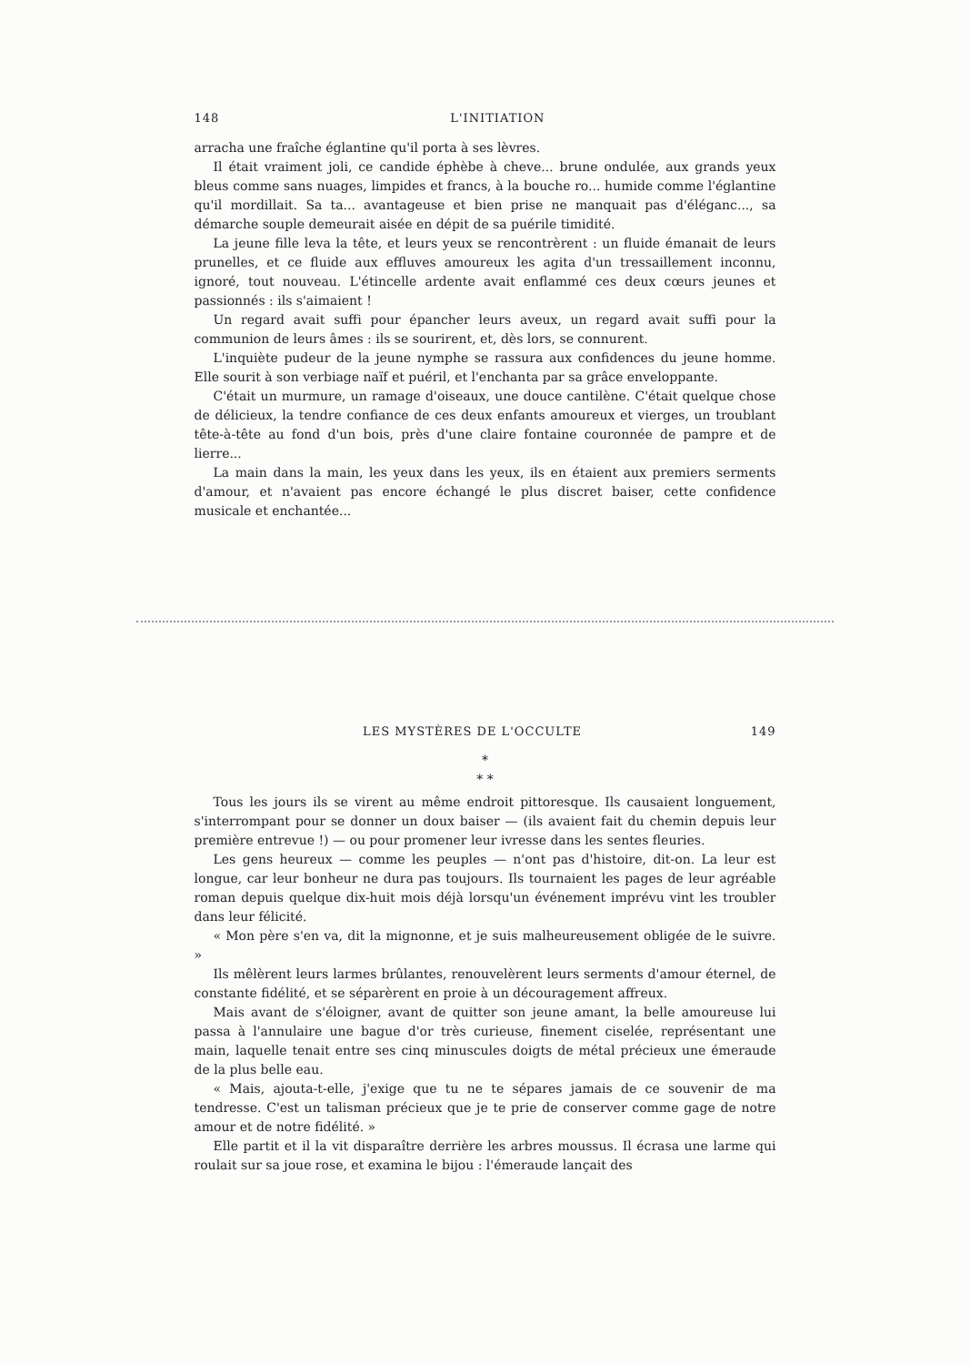148 L'INITIATION
arracha une fraîche églantine qu'il porta à ses lèvres.
Il était vraiment joli, ce candide éphèbe à cheve... brune ondulée, aux grands yeux bleus comme sans nuages, limpides et francs, à la bouche ro... humide comme l'églantine qu'il mordillait. Sa ta... avantageuse et bien prise ne manquait pas d'éléganc..., sa démarche souple demeurait aisée en dépit de sa puérile timidité.
La jeune fille leva la tête, et leurs yeux se rencontrèrent : un fluide émanait de leurs prunelles, et ce fluide aux effluves amoureux les agita d'un tressaillement inconnu, ignoré, tout nouveau. L'étincelle ardente avait enflammé ces deux cœurs jeunes et passionnés : ils s'aimaient !
Un regard avait suffi pour épancher leurs aveux, un regard avait suffi pour la communion de leurs âmes : ils se sourirent, et, dès lors, se connurent.
L'inquiète pudeur de la jeune nymphe se rassura aux confidences du jeune homme. Elle sourit à son verbiage naïf et puéril, et l'enchanta par sa grâce enveloppante.
C'était un murmure, un ramage d'oiseaux, une douce cantilène. C'était quelque chose de délicieux, la tendre confiance de ces deux enfants amoureux et vierges, un troublant tête-à-tête au fond d'un bois, près d'une claire fontaine couronnée de pampre et de lierre...
La main dans la main, les yeux dans les yeux, ils en étaient aux premiers serments d'amour, et n'avaient pas encore échangé le plus discret baiser, cette confidence musicale et enchantée...
LES MYSTÈRES DE L'OCCULTE 149
*
* *
Tous les jours ils se virent au même endroit pittoresque. Ils causaient longuement, s'interrompant pour se donner un doux baiser — (ils avaient fait du chemin depuis leur première entrevue !) — ou pour promener leur ivresse dans les sentes fleuries.
Les gens heureux — comme les peuples — n'ont pas d'histoire, dit-on. La leur est longue, car leur bonheur ne dura pas toujours. Ils tournaient les pages de leur agréable roman depuis quelque dix-huit mois déjà lorsqu'un événement imprévu vint les troubler dans leur félicité.
« Mon père s'en va, dit la mignonne, et je suis malheureusement obligée de le suivre. »
Ils mêlèrent leurs larmes brûlantes, renouvelèrent leurs serments d'amour éternel, de constante fidélité, et se séparèrent en proie à un découragement affreux.
Mais avant de s'éloigner, avant de quitter son jeune amant, la belle amoureuse lui passa à l'annulaire une bague d'or très curieuse, finement ciselée, représentant une main, laquelle tenait entre ses cinq minuscules doigts de métal précieux une émeraude de la plus belle eau.
« Mais, ajouta-t-elle, j'exige que tu ne te sépares jamais de ce souvenir de ma tendresse. C'est un talisman précieux que je te prie de conserver comme gage de notre amour et de notre fidélité. »
Elle partit et il la vit disparaître derrière les arbres moussus. Il écrasa une larme qui roulait sur sa joue rose, et examina le bijou : l'émeraude lançait des